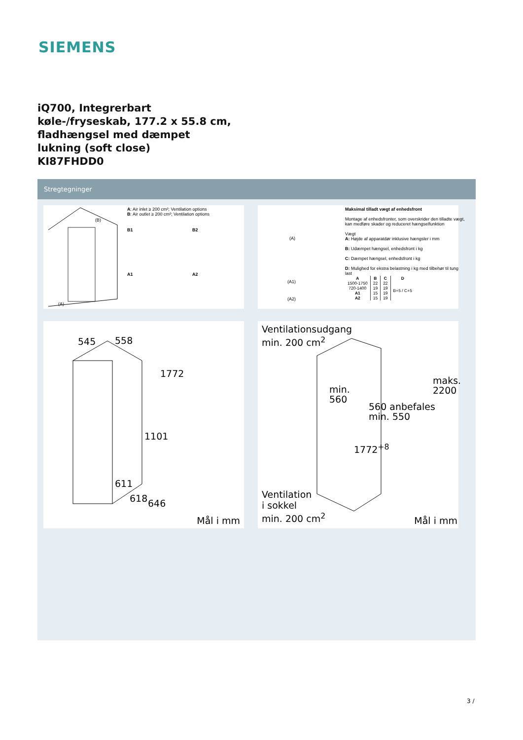SIEMENS
iQ700, Integrerbart
køle-/fryseskab, 177.2 x 55.8 cm,
fladhængsel med dæmpet
lukning (soft close)
KI87FHDD0
Stregtegninger
A: Air inlet ≥ 200 cm²; Ventilation options
B: Air outlet ≥ 200 cm²; Ventilation options
B1 B2
A1 A2
(B)
(A)
545 558
1772
1101
611
618 646
Mål i mm
Maksimal tilladt vægt af enhedsfront
Montage af enhedsfronter, som overskrider den tilladte vægt, kan medføre skader og reduceret hængselfunktion
Vægt
A: Højde af apparatdør inklusive hængsler i mm
B: Udæmpet hængsel, enhedsfront i kg
C: Dæmpet hængsel, enhedsfront i kg
D: Mulighed for ekstra belastning i kg med tilbehør til tung last
| A | B | C | D |
| --- | --- | --- | --- |
| 1500-1750 | 22 | 22 | B+5 / C+5 |
| 720-1400 | 19 | 19 | |
| A1 | 15 | 19 | |
| A2 | 15 | 19 | |
(A)
(A1)
(A2)
Ventilationsudgang
min. 200 cm<sup>2</sup>
min.
560
560 anbefales
min. 550
maks.
2200
1772<sup>+8</sup>
Ventilation
i sokkel
min. 200 cm<sup>2</sup>
Mål i mm
3 /